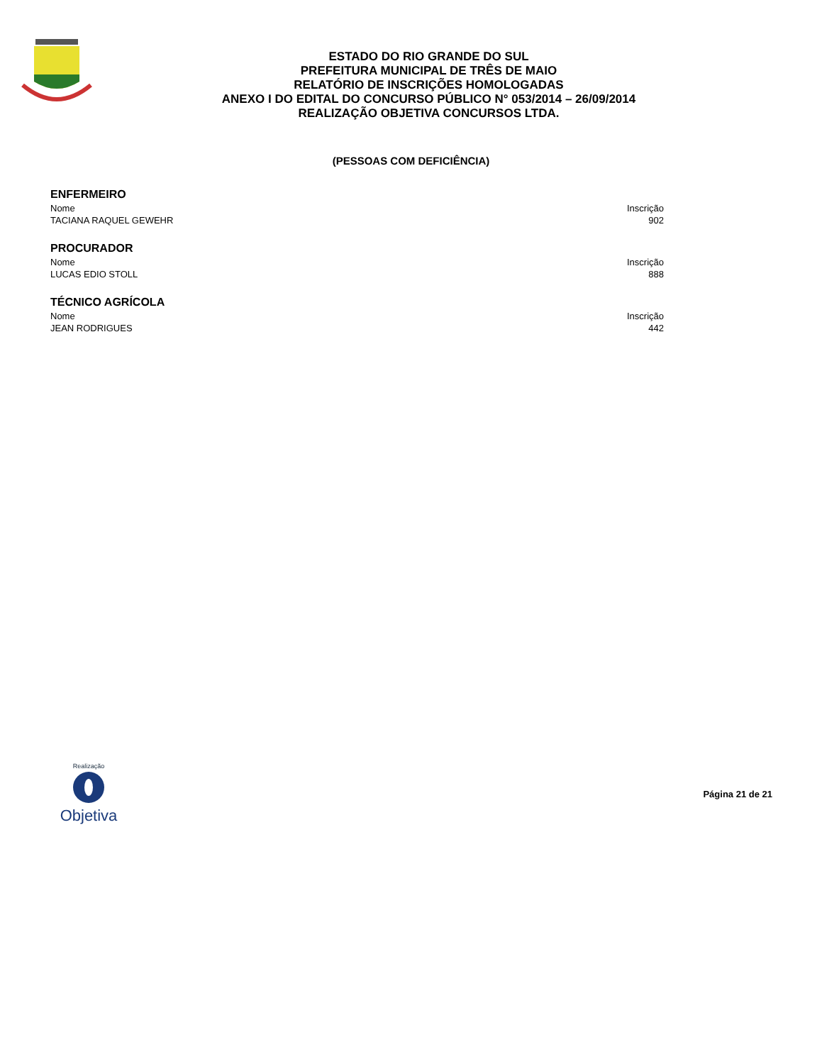ESTADO DO RIO GRANDE DO SUL
PREFEITURA MUNICIPAL DE TRÊS DE MAIO
RELATÓRIO DE INSCRIÇÕES HOMOLOGADAS
ANEXO I DO EDITAL DO CONCURSO PÚBLICO N° 053/2014 – 26/09/2014
REALIZAÇÃO OBJETIVA CONCURSOS LTDA.
(PESSOAS COM DEFICIÊNCIA)
ENFERMEIRO
| Nome | Inscrição |
| --- | --- |
| TACIANA RAQUEL GEWEHR | 902 |
PROCURADOR
| Nome | Inscrição |
| --- | --- |
| LUCAS EDIO STOLL | 888 |
TÉCNICO AGRÍCOLA
| Nome | Inscrição |
| --- | --- |
| JEAN RODRIGUES | 442 |
Realização
Objetiva
Página 21 de 21